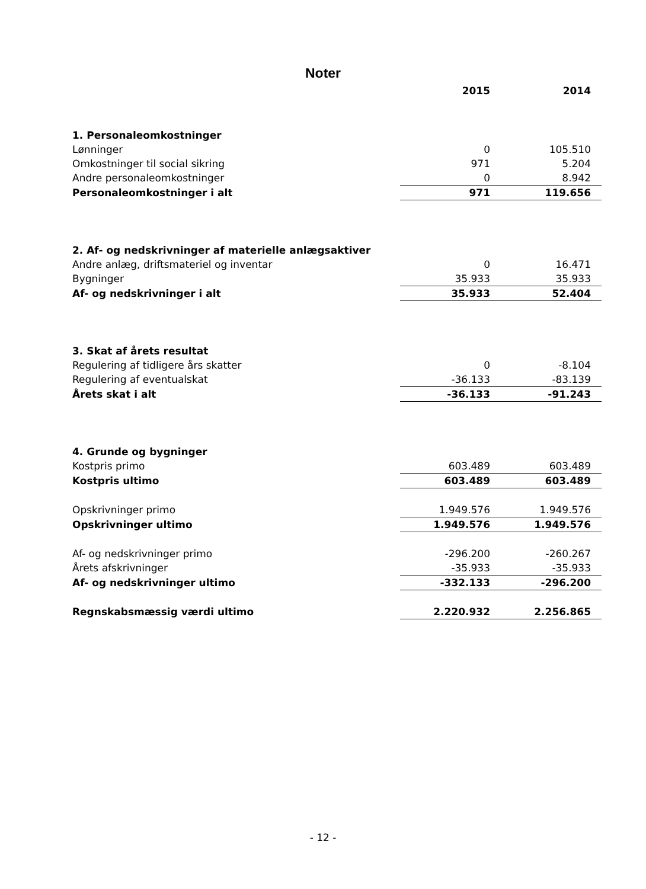Noter
| | 2015 | 2014 |
| 1. Personaleomkostninger | | |
| Lønninger | 0 | 105.510 |
| Omkostninger til social sikring | 971 | 5.204 |
| Andre personaleomkostninger | 0 | 8.942 |
| Personaleomkostninger i alt | 971 | 119.656 |
| 2. Af- og nedskrivninger af materielle anlægsaktiver | | |
| Andre anlæg, driftsmateriel og inventar | 0 | 16.471 |
| Bygninger | 35.933 | 35.933 |
| Af- og nedskrivninger i alt | 35.933 | 52.404 |
| 3. Skat af årets resultat | | |
| Regulering af tidligere års skatter | 0 | -8.104 |
| Regulering af eventualskat | -36.133 | -83.139 |
| Årets skat i alt | -36.133 | -91.243 |
| 4. Grunde og bygninger | | |
| Kostpris primo | 603.489 | 603.489 |
| Kostpris ultimo | 603.489 | 603.489 |
| Opskrivninger primo | 1.949.576 | 1.949.576 |
| Opskrivninger ultimo | 1.949.576 | 1.949.576 |
| Af- og nedskrivninger primo | -296.200 | -260.267 |
| Årets afskrivninger | -35.933 | -35.933 |
| Af- og nedskrivninger ultimo | -332.133 | -296.200 |
| Regnskabsmæssig værdi ultimo | 2.220.932 | 2.256.865 |
- 12 -